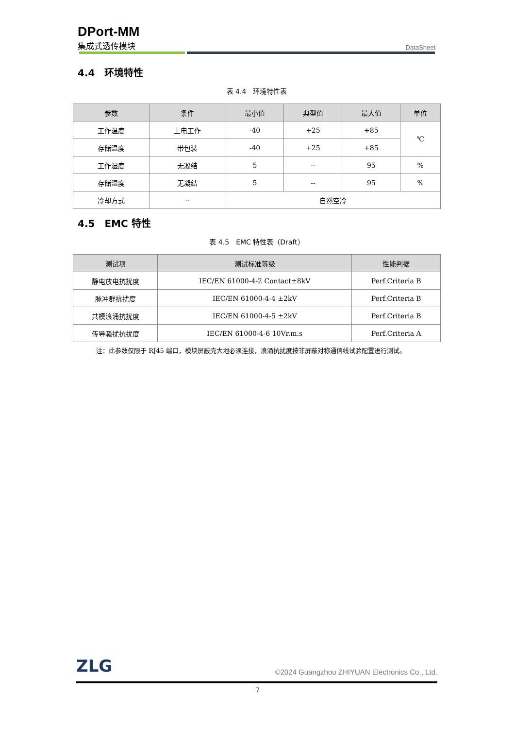DPort-MM
集成式透传模块
DataSheet
4.4　环境特性
表 4.4　环境特性表
| 参数 | 条件 | 最小值 | 典型值 | 最大值 | 单位 |
| --- | --- | --- | --- | --- | --- |
| 工作温度 | 上电工作 | -40 | +25 | +85 | ℃ |
| 存储温度 | 带包装 | -40 | +25 | +85 | |
| 工作湿度 | 无凝结 | 5 | -- | 95 | % |
| 存储湿度 | 无凝结 | 5 | -- | 95 | % |
| 冷却方式 | -- | 自然空冷 | | | |
4.5　EMC 特性
表 4.5　EMC 特性表（Draft）
| 测试项 | 测试标准等级 | 性能判据 |
| --- | --- | --- |
| 静电放电抗扰度 | IEC/EN 61000-4-2 Contact±8kV | Perf.Criteria B |
| 脉冲群抗扰度 | IEC/EN 61000-4-4 ±2kV | Perf.Criteria B |
| 共模浪涌抗扰度 | IEC/EN 61000-4-5 ±2kV | Perf.Criteria B |
| 传导骚扰抗扰度 | IEC/EN 61000-4-6 10Vr.m.s | Perf.Criteria A |
注：此参数仅限于 RJ45 端口，模块屏蔽壳大地必须连接，浪涌抗扰度按非屏蔽对称通信线试验配置进行测试。
ZLG
©2024 Guangzhou ZHIYUAN Electronics Co., Ltd.
7